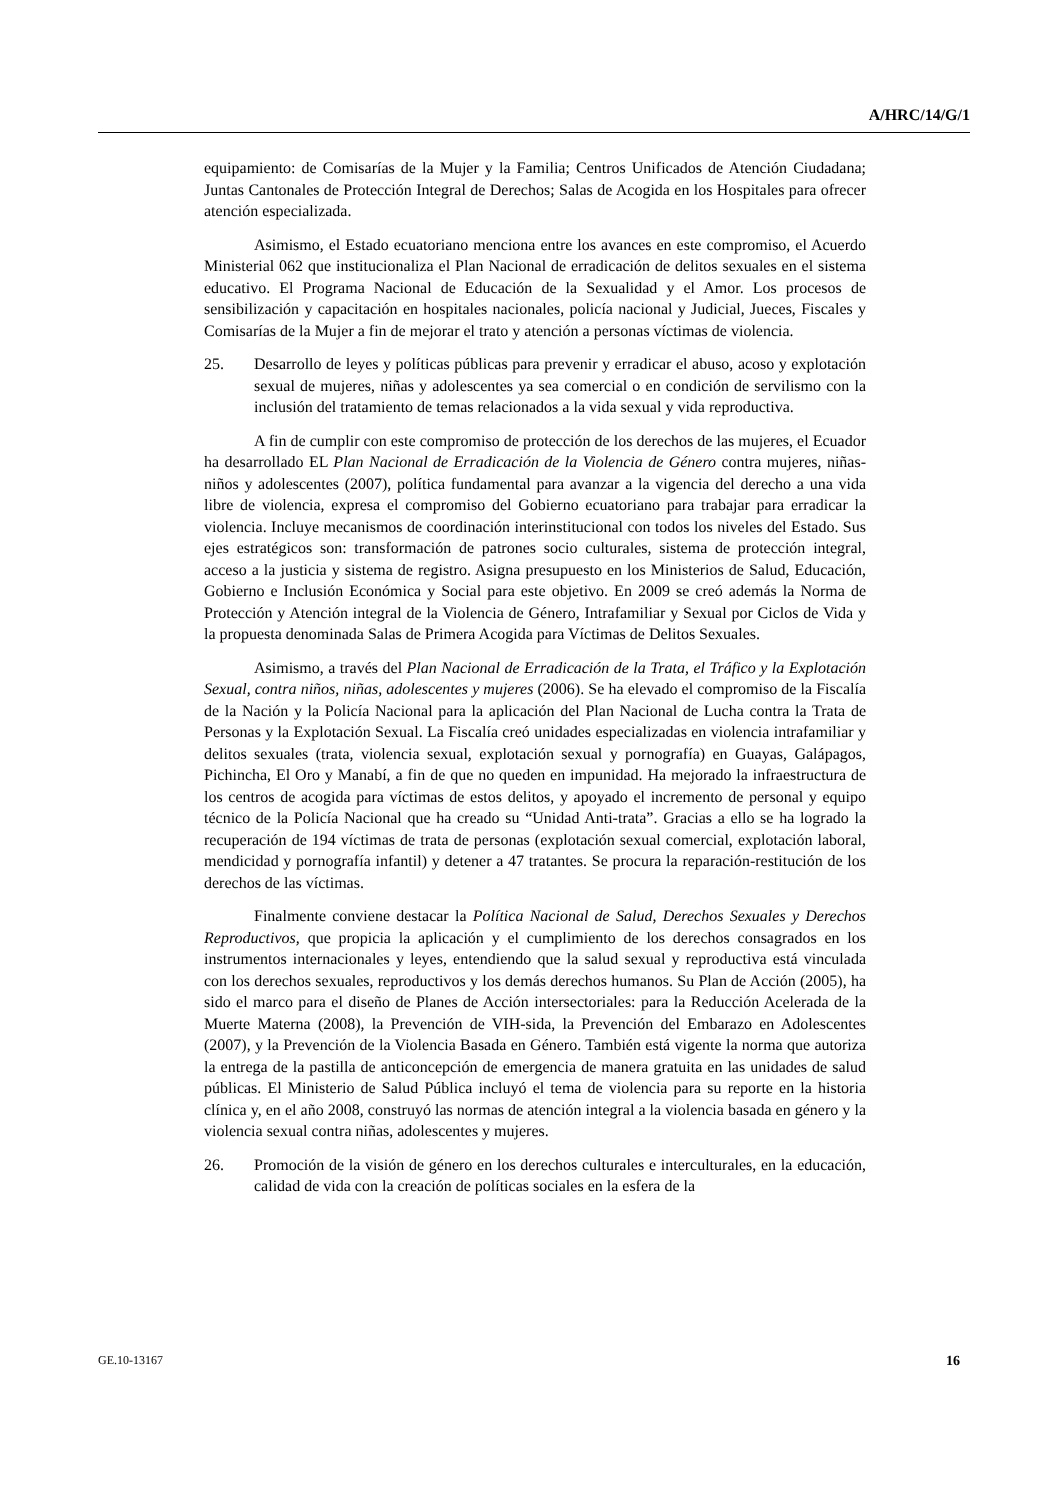A/HRC/14/G/1
equipamiento: de Comisarías de la Mujer y la Familia; Centros Unificados de Atención Ciudadana; Juntas Cantonales de Protección Integral de Derechos; Salas de Acogida en los Hospitales para ofrecer atención especializada.
Asimismo, el Estado ecuatoriano menciona entre los avances en este compromiso, el Acuerdo Ministerial 062 que institucionaliza el Plan Nacional de erradicación de delitos sexuales en el sistema educativo. El Programa Nacional de Educación de la Sexualidad y el Amor. Los procesos de sensibilización y capacitación en hospitales nacionales, policía nacional y Judicial, Jueces, Fiscales y Comisarías de la Mujer a fin de mejorar el trato y atención a personas víctimas de violencia.
25. Desarrollo de leyes y políticas públicas para prevenir y erradicar el abuso, acoso y explotación sexual de mujeres, niñas y adolescentes ya sea comercial o en condición de servilismo con la inclusión del tratamiento de temas relacionados a la vida sexual y vida reproductiva.
A fin de cumplir con este compromiso de protección de los derechos de las mujeres, el Ecuador ha desarrollado EL Plan Nacional de Erradicación de la Violencia de Género contra mujeres, niñas-niños y adolescentes (2007), política fundamental para avanzar a la vigencia del derecho a una vida libre de violencia, expresa el compromiso del Gobierno ecuatoriano para trabajar para erradicar la violencia. Incluye mecanismos de coordinación interinstitucional con todos los niveles del Estado. Sus ejes estratégicos son: transformación de patrones socio culturales, sistema de protección integral, acceso a la justicia y sistema de registro. Asigna presupuesto en los Ministerios de Salud, Educación, Gobierno e Inclusión Económica y Social para este objetivo. En 2009 se creó además la Norma de Protección y Atención integral de la Violencia de Género, Intrafamiliar y Sexual por Ciclos de Vida y la propuesta denominada Salas de Primera Acogida para Víctimas de Delitos Sexuales.
Asimismo, a través del Plan Nacional de Erradicación de la Trata, el Tráfico y la Explotación Sexual, contra niños, niñas, adolescentes y mujeres (2006). Se ha elevado el compromiso de la Fiscalía de la Nación y la Policía Nacional para la aplicación del Plan Nacional de Lucha contra la Trata de Personas y la Explotación Sexual. La Fiscalía creó unidades especializadas en violencia intrafamiliar y delitos sexuales (trata, violencia sexual, explotación sexual y pornografía) en Guayas, Galápagos, Pichincha, El Oro y Manabí, a fin de que no queden en impunidad. Ha mejorado la infraestructura de los centros de acogida para víctimas de estos delitos, y apoyado el incremento de personal y equipo técnico de la Policía Nacional que ha creado su “Unidad Anti-trata”. Gracias a ello se ha logrado la recuperación de 194 víctimas de trata de personas (explotación sexual comercial, explotación laboral, mendicidad y pornografía infantil) y detener a 47 tratantes. Se procura la reparación-restitución de los derechos de las víctimas.
Finalmente conviene destacar la Política Nacional de Salud, Derechos Sexuales y Derechos Reproductivos, que propicia la aplicación y el cumplimiento de los derechos consagrados en los instrumentos internacionales y leyes, entendiendo que la salud sexual y reproductiva está vinculada con los derechos sexuales, reproductivos y los demás derechos humanos. Su Plan de Acción (2005), ha sido el marco para el diseño de Planes de Acción intersectoriales: para la Reducción Acelerada de la Muerte Materna (2008), la Prevención de VIH-sida, la Prevención del Embarazo en Adolescentes (2007), y la Prevención de la Violencia Basada en Género. También está vigente la norma que autoriza la entrega de la pastilla de anticoncepción de emergencia de manera gratuita en las unidades de salud públicas. El Ministerio de Salud Pública incluyó el tema de violencia para su reporte en la historia clínica y, en el año 2008, construyó las normas de atención integral a la violencia basada en género y la violencia sexual contra niñas, adolescentes y mujeres.
26. Promoción de la visión de género en los derechos culturales e interculturales, en la educación, calidad de vida con la creación de políticas sociales en la esfera de la
GE.10-13167 16